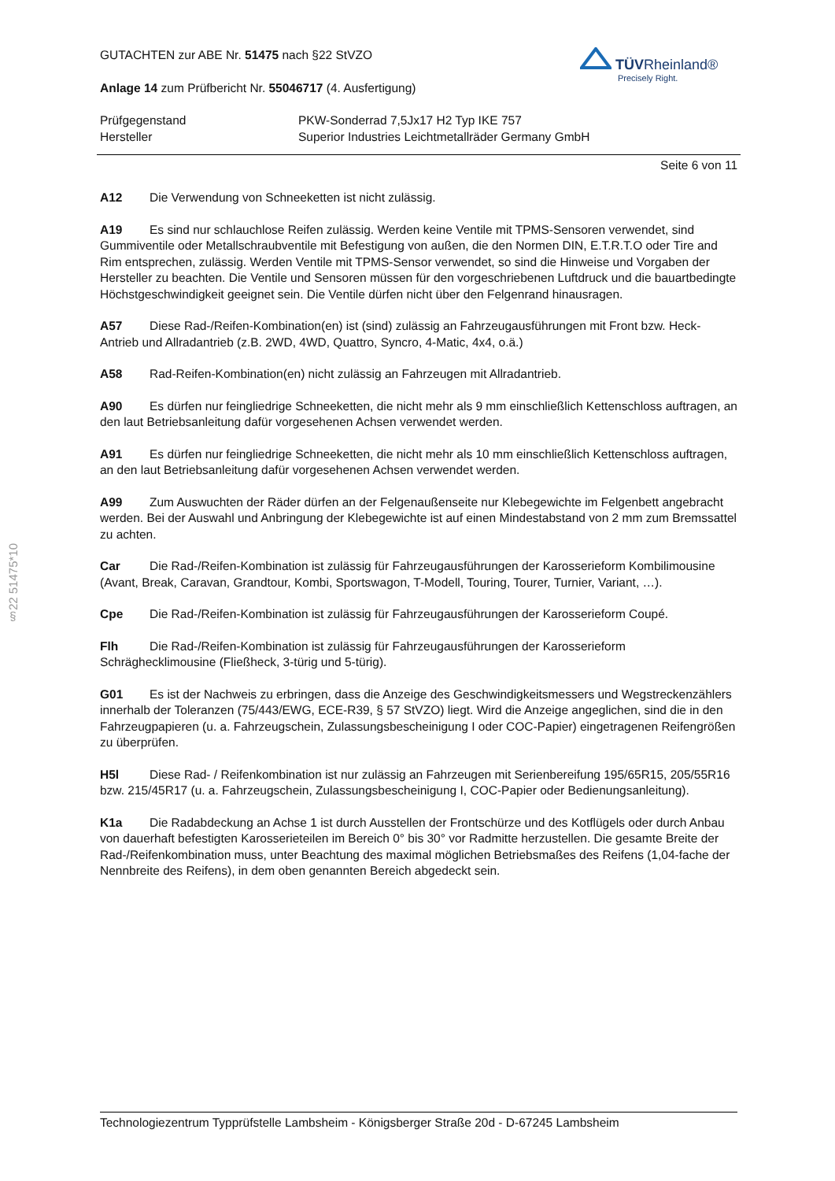§22 51475*10
TÜVRheinland®
Precisely Right.
GUTACHTEN zur ABE Nr. 51475 nach §22 StVZO
Anlage 14 zum Prüfbericht Nr. 55046717 (4. Ausfertigung)
Prüfgegenstand PKW-Sonderrad 7,5Jx17 H2 Typ IKE 757
Hersteller Superior Industries Leichtmetallräder Germany GmbH
Seite 6 von 11
A12 Die Verwendung von Schneeketten ist nicht zulässig.
A19 Es sind nur schlauchlose Reifen zulässig. Werden keine Ventile mit TPMS-Sensoren verwendet, sind Gummiventile oder Metallschraubventile mit Befestigung von außen, die den Normen DIN, E.T.R.T.O oder Tire and Rim entsprechen, zulässig. Werden Ventile mit TPMS-Sensor verwendet, so sind die Hinweise und Vorgaben der Hersteller zu beachten. Die Ventile und Sensoren müssen für den vorgeschriebenen Luftdruck und die bauartbedingte Höchstgeschwindigkeit geeignet sein. Die Ventile dürfen nicht über den Felgenrand hinausragen.
A57 Diese Rad-/Reifen-Kombination(en) ist (sind) zulässig an Fahrzeugausführungen mit Front bzw. Heck-Antrieb und Allradantrieb (z.B. 2WD, 4WD, Quattro, Syncro, 4-Matic, 4x4, o.ä.)
A58 Rad-Reifen-Kombination(en) nicht zulässig an Fahrzeugen mit Allradantrieb.
A90 Es dürfen nur feingliedrige Schneeketten, die nicht mehr als 9 mm einschließlich Kettenschloss auftragen, an den laut Betriebsanleitung dafür vorgesehenen Achsen verwendet werden.
A91 Es dürfen nur feingliedrige Schneeketten, die nicht mehr als 10 mm einschließlich Kettenschloss auftragen, an den laut Betriebsanleitung dafür vorgesehenen Achsen verwendet werden.
A99 Zum Auswuchten der Räder dürfen an der Felgenaußenseite nur Klebegewichte im Felgenbett angebracht werden. Bei der Auswahl und Anbringung der Klebegewichte ist auf einen Mindestabstand von 2 mm zum Bremssattel zu achten.
Car Die Rad-/Reifen-Kombination ist zulässig für Fahrzeugausführungen der Karosserieform Kombilimousine (Avant, Break, Caravan, Grandtour, Kombi, Sportswagon, T-Modell, Touring, Tourer, Turnier, Variant, …).
Cpe Die Rad-/Reifen-Kombination ist zulässig für Fahrzeugausführungen der Karosserieform Coupé.
Flh Die Rad-/Reifen-Kombination ist zulässig für Fahrzeugausführungen der Karosserieform Schräghecklimousine (Fließheck, 3-türig und 5-türig).
G01 Es ist der Nachweis zu erbringen, dass die Anzeige des Geschwindigkeitsmessers und Wegstreckenzählers innerhalb der Toleranzen (75/443/EWG, ECE-R39, § 57 StVZO) liegt. Wird die Anzeige angeglichen, sind die in den Fahrzeugpapieren (u. a. Fahrzeugschein, Zulassungsbescheinigung I oder COC-Papier) eingetragenen Reifengrößen zu überprüfen.
H5l Diese Rad- / Reifenkombination ist nur zulässig an Fahrzeugen mit Serienbereifung 195/65R15, 205/55R16 bzw. 215/45R17 (u. a. Fahrzeugschein, Zulassungsbescheinigung I, COC-Papier oder Bedienungsanleitung).
K1a Die Radabdeckung an Achse 1 ist durch Ausstellen der Frontschürze und des Kotflügels oder durch Anbau von dauerhaft befestigten Karosserieteilen im Bereich 0° bis 30° vor Radmitte herzustellen. Die gesamte Breite der Rad-/Reifenkombination muss, unter Beachtung des maximal möglichen Betriebsmaßes des Reifens (1,04-fache der Nennbreite des Reifens), in dem oben genannten Bereich abgedeckt sein.
Technologiezentrum Typprüfstelle Lambsheim - Königsberger Straße 20d - D-67245 Lambsheim